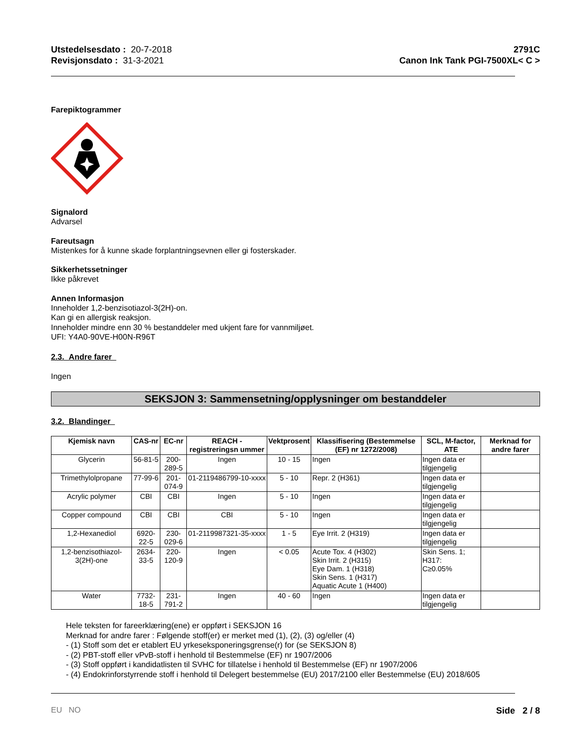Utstedelsesdato : 20-7-2018
Revisjonsdato : 31-3-2021
2791C
Canon Ink Tank PGI-7500XL< C >
Farepiktogrammer
Signalord
Advarsel
Fareutsagn
Mistenkes for å kunne skade forplantningsevnen eller gi fosterskader.
Sikkerhetssetninger
Ikke påkrevet
Annen Informasjon
Inneholder 1,2-benzisotiazol-3(2H)-on.
Kan gi en allergisk reaksjon.
Inneholder mindre enn 30 % bestanddeler med ukjent fare for vannmiljøet.
UFI: Y4A0-90VE-H00N-R96T
2.3. Andre farer
Ingen
SEKSJON 3: Sammensetning/opplysninger om bestanddeler
3.2. Blandinger
| Kjemisk navn | CAS-nr | EC-nr | REACH -registreringsn ummer | Vektprosent | Klassifisering (Bestemmelse (EF) nr 1272/2008) | SCL, M-factor, ATE | Merknad for andre farer |
| --- | --- | --- | --- | --- | --- | --- | --- |
| Glycerin | 56-81-5 | 200-289-5 | Ingen | 10 - 15 | Ingen | Ingen data er tilgjengelig | |
| Trimethylolpropane | 77-99-6 | 201-074-9 | 01-2119486799-10-xxxx | 5 - 10 | Repr. 2 (H361) | Ingen data er tilgjengelig | |
| Acrylic polymer | CBI | CBI | Ingen | 5 - 10 | Ingen | Ingen data er tilgjengelig | |
| Copper compound | CBI | CBI | CBI | 5 - 10 | Ingen | Ingen data er tilgjengelig | |
| 1,2-Hexanediol | 6920-22-5 | 230-029-6 | 01-2119987321-35-xxxx | 1 - 5 | Eye Irrit. 2 (H319) | Ingen data er tilgjengelig | |
| 1,2-benzisothiazol-3(2H)-one | 2634-33-5 | 220-120-9 | Ingen | < 0.05 | Acute Tox. 4 (H302) Skin Irrit. 2 (H315) Eye Dam. 1 (H318) Skin Sens. 1 (H317) Aquatic Acute 1 (H400) | Skin Sens. 1; H317: C≥0.05% | |
| Water | 7732-18-5 | 231-791-2 | Ingen | 40 - 60 | Ingen | Ingen data er tilgjengelig | |
Hele teksten for fareerklæring(ene) er oppført i SEKSJON 16
Merknad for andre farer : Følgende stoff(er) er merket med (1), (2), (3) og/eller (4)
- (1) Stoff som det er etablert EU yrkeseksponeringsgrense(r) for (se SEKSJON 8)
- (2) PBT-stoff eller vPvB-stoff i henhold til Bestemmelse (EF) nr 1907/2006
- (3) Stoff oppført i kandidatlisten til SVHC for tillatelse i henhold til Bestemmelse (EF) nr 1907/2006
- (4) Endokrinforstyrrende stoff i henhold til Delegert bestemmelse (EU) 2017/2100 eller Bestemmelse (EU) 2018/605
EU NO Side 2 / 8